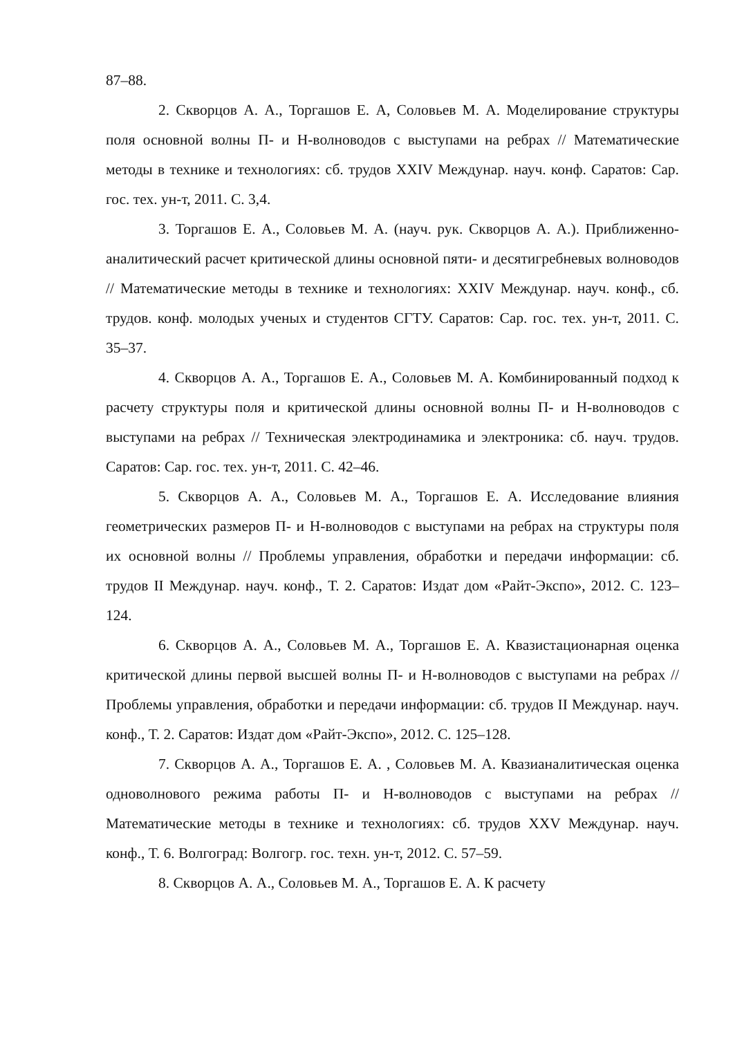87–88.
2. Скворцов А. А., Торгашов Е. А, Соловьев М. А. Моделирование структуры поля основной волны П- и Н-волноводов с выступами на ребрах // Математические методы в технике и технологиях: сб. трудов XXIV Междунар. науч. конф. Саратов: Сар. гос. тех. ун-т, 2011. С. 3,4.
3. Торгашов Е. А., Соловьев М. А. (науч. рук. Скворцов А. А.). Приближенно-аналитический расчет критической длины основной пяти- и десятигребневых волноводов // Математические методы в технике и технологиях: XXIV Междунар. науч. конф., сб. трудов. конф. молодых ученых и студентов СГТУ. Саратов: Сар. гос. тех. ун-т, 2011. С. 35–37.
4. Скворцов А. А., Торгашов Е. А., Соловьев М. А. Комбинированный подход к расчету структуры поля и критической длины основной волны П- и Н-волноводов с выступами на ребрах // Техническая электродинамика и электроника: сб. науч. трудов. Саратов: Сар. гос. тех. ун-т, 2011. С. 42–46.
5. Скворцов А. А., Соловьев М. А., Торгашов Е. А. Исследование влияния геометрических размеров П- и Н-волноводов с выступами на ребрах на структуры поля их основной волны // Проблемы управления, обработки и передачи информации: сб. трудов II Междунар. науч. конф., Т. 2. Саратов: Издат дом «Райт-Экспо», 2012. С. 123–124.
6. Скворцов А. А., Соловьев М. А., Торгашов Е. А. Квазистационарная оценка критической длины первой высшей волны П- и Н-волноводов с выступами на ребрах // Проблемы управления, обработки и передачи информации: сб. трудов II Междунар. науч. конф., Т. 2. Саратов: Издат дом «Райт-Экспо», 2012. С. 125–128.
7. Скворцов А. А., Торгашов Е. А. , Соловьев М. А. Квазианалитическая оценка одноволнового режима работы П- и Н-волноводов с выступами на ребрах // Математические методы в технике и технологиях: сб. трудов XXV Междунар. науч. конф., Т. 6. Волгоград: Волгогр. гос. техн. ун-т, 2012. С. 57–59.
8. Скворцов А. А., Соловьев М. А., Торгашов Е. А. К расчету